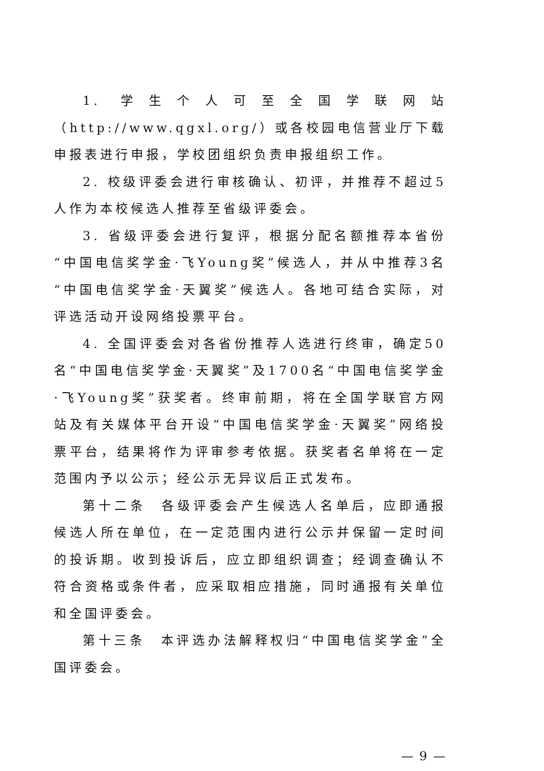1. 学生个人可至全国学联网站（http://www.qgxl.org/）或各校园电信营业厅下载申报表进行申报，学校团组织负责申报组织工作。
2. 校级评委会进行审核确认、初评，并推荐不超过5人作为本校候选人推荐至省级评委会。
3. 省级评委会进行复评，根据分配名额推荐本省份“中国电信奖学金·飞Young奖”候选人，并从中推荐3名“中国电信奖学金·天翼奖”候选人。各地可结合实际，对评选活动开设网络投票平台。
4. 全国评委会对各省份推荐人选进行终审，确定50名“中国电信奖学金·天翼奖”及1700名“中国电信奖学金·飞Young奖”获奖者。终审前期，将在全国学联官方网站及有关媒体平台开设“中国电信奖学金·天翼奖”网络投票平台，结果将作为评审参考依据。获奖者名单将在一定范围内予以公示；经公示无异议后正式发布。
第十二条　各级评委会产生候选人名单后，应即通报候选人所在单位，在一定范围内进行公示并保留一定时间的投诉期。收到投诉后，应立即组织调查；经调查确认不符合资格或条件者，应采取相应措施，同时通报有关单位和全国评委会。
第十三条　本评选办法解释权归“中国电信奖学金”全国评委会。
— 9 —